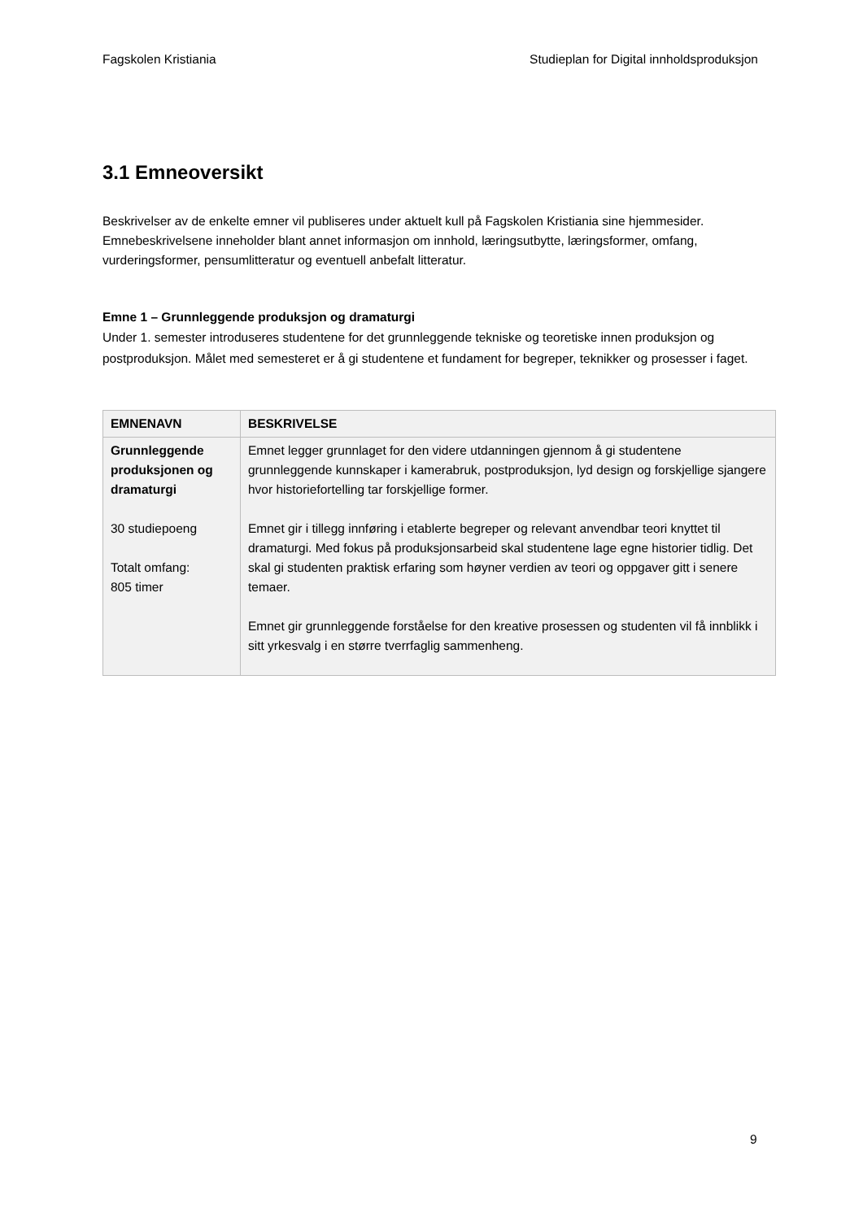Fagskolen Kristiania Studieplan for Digital innholdsproduksjon
3.1 Emneoversikt
Beskrivelser av de enkelte emner vil publiseres under aktuelt kull på Fagskolen Kristiania sine hjemmesider. Emnebeskrivelsene inneholder blant annet informasjon om innhold, læringsutbytte, læringsformer, omfang, vurderingsformer, pensumlitteratur og eventuell anbefalt litteratur.
Emne 1 – Grunnleggende produksjon og dramaturgi
Under 1. semester introduseres studentene for det grunnleggende tekniske og teoretiske innen produksjon og postproduksjon. Målet med semesteret er å gi studentene et fundament for begreper, teknikker og prosesser i faget.
| EMNENAVN | BESKRIVELSE |
| --- | --- |
| Grunnleggende produksjonen og dramaturgi 30 studiepoeng Totalt omfang: 805 timer | Emnet legger grunnlaget for den videre utdanningen gjennom å gi studentene grunnleggende kunnskaper i kamerabruk, postproduksjon, lyd design og forskjellige sjangere hvor historiefortelling tar forskjellige former. Emnet gir i tillegg innføring i etablerte begreper og relevant anvendbar teori knyttet til dramaturgi. Med fokus på produksjonsarbeid skal studentene lage egne historier tidlig. Det skal gi studenten praktisk erfaring som høyner verdien av teori og oppgaver gitt i senere temaer. Emnet gir grunnleggende forståelse for den kreative prosessen og studenten vil få innblikk i sitt yrkesvalg i en større tverrfaglig sammenheng. |
9